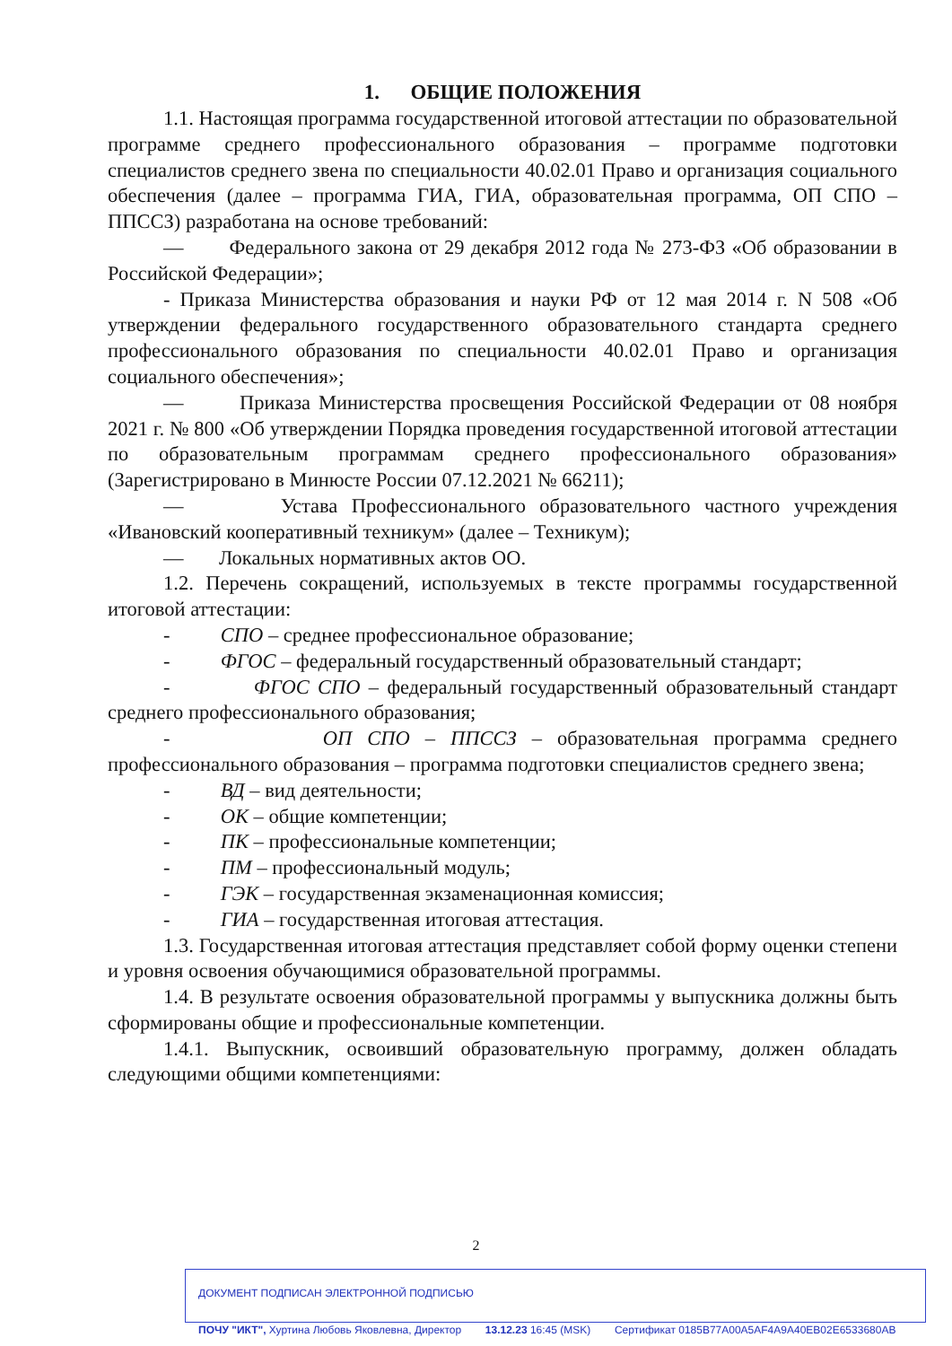1. ОБЩИЕ ПОЛОЖЕНИЯ
1.1. Настоящая программа государственной итоговой аттестации по образовательной программе среднего профессионального образования – программе подготовки специалистов среднего звена по специальности 40.02.01 Право и организация социального обеспечения (далее – программа ГИА, ГИА, образовательная программа, ОП СПО – ППССЗ) разработана на основе требований:
— Федерального закона от 29 декабря 2012 года № 273-ФЗ «Об образовании в Российской Федерации»;
- Приказа Министерства образования и науки РФ от 12 мая 2014 г. N 508 «Об утверждении федерального государственного образовательного стандарта среднего профессионального образования по специальности 40.02.01 Право и организация социального обеспечения»;
— Приказа Министерства просвещения Российской Федерации от 08 ноября 2021 г. № 800 «Об утверждении Порядка проведения государственной итоговой аттестации по образовательным программам среднего профессионального образования» (Зарегистрировано в Минюсте России 07.12.2021 № 66211);
— Устава Профессионального образовательного частного учреждения «Ивановский кооперативный техникум» (далее – Техникум);
— Локальных нормативных актов ОО.
1.2. Перечень сокращений, используемых в тексте программы государственной итоговой аттестации:
- СПО – среднее профессиональное образование;
- ФГОС – федеральный государственный образовательный стандарт;
- ФГОС СПО – федеральный государственный образовательный стандарт среднего профессионального образования;
- ОП СПО – ППССЗ – образовательная программа среднего профессионального образования – программа подготовки специалистов среднего звена;
- ВД – вид деятельности;
- ОК – общие компетенции;
- ПК – профессиональные компетенции;
- ПМ – профессиональный модуль;
- ГЭК – государственная экзаменационная комиссия;
- ГИА – государственная итоговая аттестация.
1.3. Государственная итоговая аттестация представляет собой форму оценки степени и уровня освоения обучающимися образовательной программы.
1.4. В результате освоения образовательной программы у выпускника должны быть сформированы общие и профессиональные компетенции.
1.4.1. Выпускник, освоивший образовательную программу, должен обладать следующими общими компетенциями:
2
ДОКУМЕНТ ПОДПИСАН ЭЛЕКТРОННОЙ ПОДПИСЬЮ
ПОЧУ "ИКТ", Хуртина Любовь Яковлевна, Директор 13.12.23 16:45 (MSK) Сертификат 0185B77A00A5AF4A9A40EB02E6533680AB